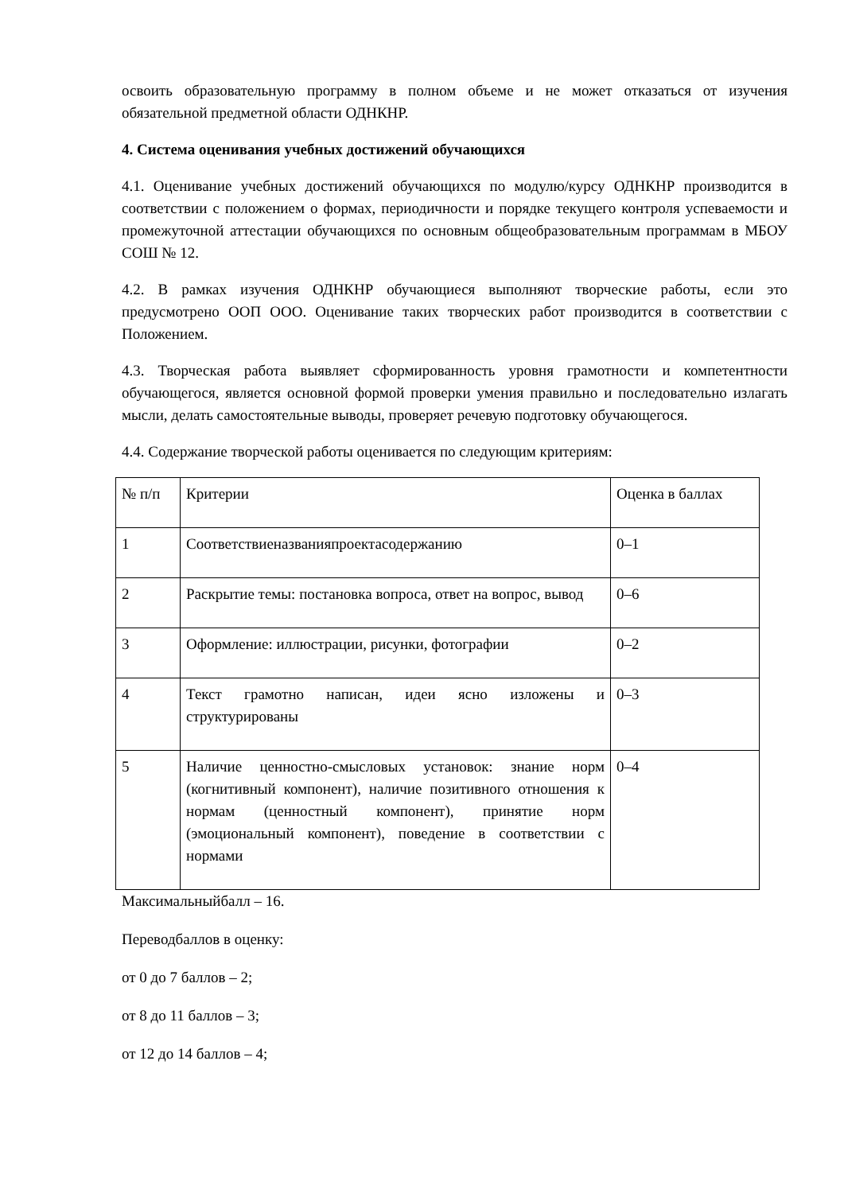освоить образовательную программу в полном объеме и не может отказаться от изучения обязательной предметной области ОДНКНР.
4. Система оценивания учебных достижений обучающихся
4.1. Оценивание учебных достижений обучающихся по модулю/курсу ОДНКНР производится в соответствии с положением о формах, периодичности и порядке текущего контроля успеваемости и промежуточной аттестации обучающихся по основным общеобразовательным программам в МБОУ СОШ № 12.
4.2. В рамках изучения ОДНКНР обучающиеся выполняют творческие работы, если это предусмотрено ООП ООО. Оценивание таких творческих работ производится в соответствии с Положением.
4.3. Творческая работа выявляет сформированность уровня грамотности и компетентности обучающегося, является основной формой проверки умения правильно и последовательно излагать мысли, делать самостоятельные выводы, проверяет речевую подготовку обучающегося.
4.4. Содержание творческой работы оценивается по следующим критериям:
| № п/п | Критерии | Оценка в баллах |
| 1 | Соответствиеназванияпроектасодержанию | 0–1 |
| 2 | Раскрытие темы: постановка вопроса, ответ на вопрос, вывод | 0–6 |
| 3 | Оформление: иллюстрации, рисунки, фотографии | 0–2 |
| 4 | Текст грамотно написан, идеи ясно изложены и структурированы | 0–3 |
| 5 | Наличие ценностно-смысловых установок: знание норм (когнитивный компонент), наличие позитивного отношения к нормам (ценностный компонент), принятие норм (эмоциональный компонент), поведение в соответствии с нормами | 0–4 |
Максимальныйбалл – 16.
Переводбаллов в оценку:
от 0 до 7 баллов – 2;
от 8 до 11 баллов – 3;
от 12 до 14 баллов – 4;